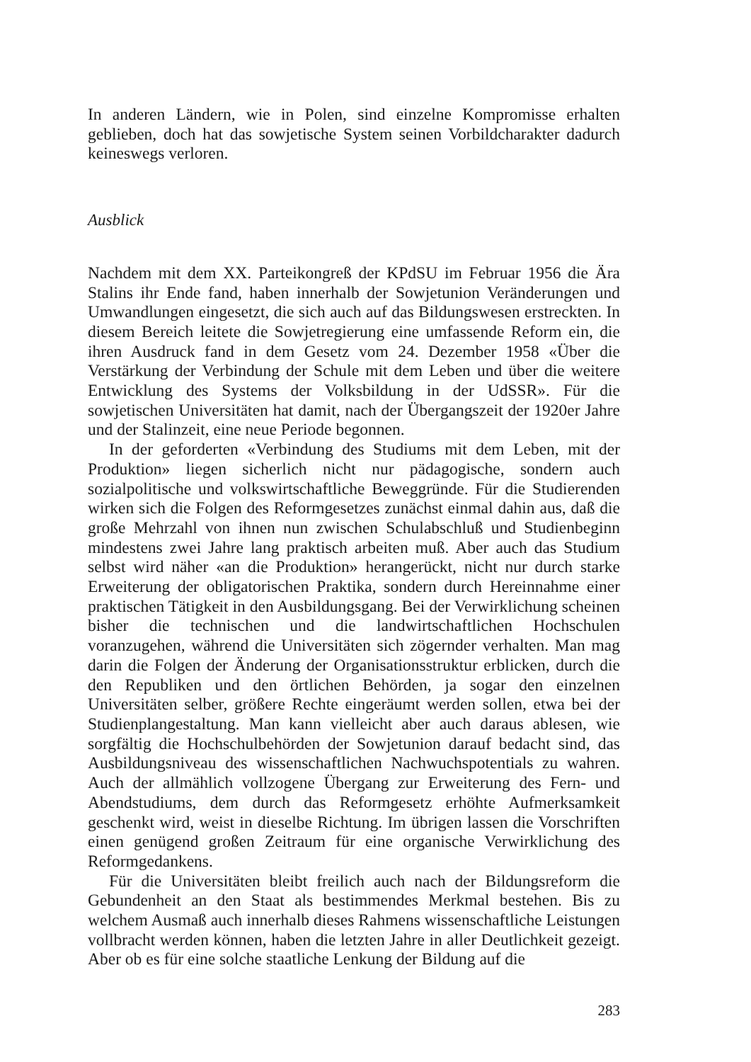In anderen Ländern, wie in Polen, sind einzelne Kompromisse erhalten geblieben, doch hat das sowjetische System seinen Vorbildcharakter dadurch keineswegs verloren.
Ausblick
Nachdem mit dem XX. Parteikongreß der KPdSU im Februar 1956 die Ära Stalins ihr Ende fand, haben innerhalb der Sowjetunion Veränderungen und Umwandlungen eingesetzt, die sich auch auf das Bildungswesen erstreckten. In diesem Bereich leitete die Sowjetregierung eine umfassende Reform ein, die ihren Ausdruck fand in dem Gesetz vom 24. Dezember 1958 «Über die Verstärkung der Verbindung der Schule mit dem Leben und über die weitere Entwicklung des Systems der Volksbildung in der UdSSR». Für die sowjetischen Universitäten hat damit, nach der Übergangszeit der 1920er Jahre und der Stalinzeit, eine neue Periode begonnen.
In der geforderten «Verbindung des Studiums mit dem Leben, mit der Produktion» liegen sicherlich nicht nur pädagogische, sondern auch sozialpolitische und volkswirtschaftliche Beweggründe. Für die Studierenden wirken sich die Folgen des Reformgesetzes zunächst einmal dahin aus, daß die große Mehrzahl von ihnen nun zwischen Schulabschluß und Studienbeginn mindestens zwei Jahre lang praktisch arbeiten muß. Aber auch das Studium selbst wird näher «an die Produktion» herangerückt, nicht nur durch starke Erweiterung der obligatorischen Praktika, sondern durch Hereinnahme einer praktischen Tätigkeit in den Ausbildungsgang. Bei der Verwirklichung scheinen bisher die technischen und die landwirtschaftlichen Hochschulen voranzugehen, während die Universitäten sich zögernder verhalten. Man mag darin die Folgen der Änderung der Organisationsstruktur erblicken, durch die den Republiken und den örtlichen Behörden, ja sogar den einzelnen Universitäten selber, größere Rechte eingeräumt werden sollen, etwa bei der Studienplangestaltung. Man kann vielleicht aber auch daraus ablesen, wie sorgfältig die Hochschulbehörden der Sowjetunion darauf bedacht sind, das Ausbildungsniveau des wissenschaftlichen Nachwuchspotentials zu wahren. Auch der allmählich vollzogene Übergang zur Erweiterung des Fern- und Abendstudiums, dem durch das Reformgesetz erhöhte Aufmerksamkeit geschenkt wird, weist in dieselbe Richtung. Im übrigen lassen die Vorschriften einen genügend großen Zeitraum für eine organische Verwirklichung des Reformgedankens.
Für die Universitäten bleibt freilich auch nach der Bildungsreform die Gebundenheit an den Staat als bestimmendes Merkmal bestehen. Bis zu welchem Ausmaß auch innerhalb dieses Rahmens wissenschaftliche Leistungen vollbracht werden können, haben die letzten Jahre in aller Deutlichkeit gezeigt. Aber ob es für eine solche staatliche Lenkung der Bildung auf die
283